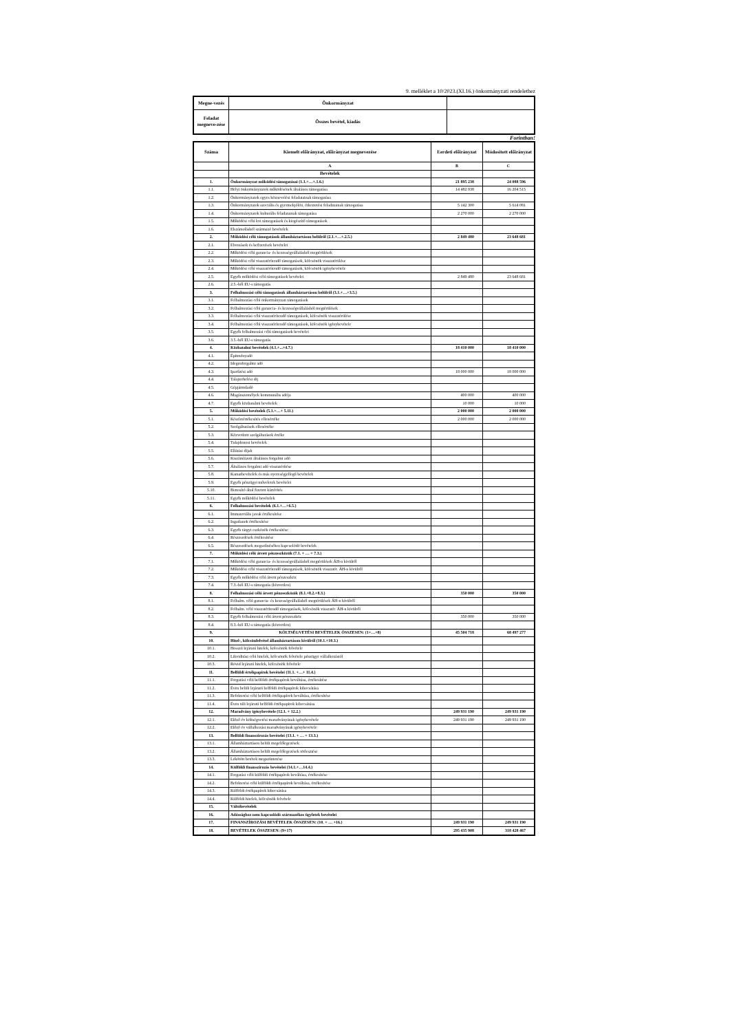9. melléklet a 10/2023.(XI.16.) önkormányzati rendelethez
| Megne-vezés | Önkormányzat | |
| Feladat megneve-zése | Összes bevétel, kiadás | |
Forintban!
| Száma | Kiemelt előirányzat, előirányzat megnevezése | Eerdeti előirányzat | Módosított előirányzat |
| | A | B | C |
| | Bevételek | | |
| 1. | Önkormányzat működési támogatásai (1.1.+…+.1.6.) | 21 895 238 | 24 088 596 |
| 1.1. | Helyi önkormányzatok működésének általános támogatása | 14 482 938 | 16 204 515 |
| 1.2. | Önkormányzatok egyes köznevelési feladatainak támogatása | | |
| 1.3. | Önkormányzatok szociális és gyermekjóléti, étkeztetési feladatainak támogatása | 5 142 300 | 5 614 081 |
| 1.4. | Önkormányzatok kulturális feladatainak támogatása | 2 270 000 | 2 270 000 |
| 1.5. | Működési célú kvi támogatások és kiegészítő támogatások | | |
| 1.6. | Elszámolásból származó bevételek | | |
| 2. | Működési célú támogatások államháztartáson belülről (2.1.+…+.2.5.) | 2 849 480 | 23 648 681 |
| 2.1. | Elvonások és befizetések bevételei | | |
| 2.2. | Működési célú garancia- és kezességvállalásból megtérülések | | |
| 2.3. | Működési célú visszatérítendő támogatások, kölcsönök visszatérülése | | |
| 2.4. | Működési célú visszatérítendő támogatások, kölcsönök igénybevétele | | |
| 2.5. | Egyéb működési célú támogatások bevételei | 2 849 480 | 23 648 681 |
| 2.6. | 2.5.-ből EU-s támogatás | | |
| 3. | Felhalmozási célú támogatások államháztartáson belülről (3.1.+…+3.5.) | | |
| 3.1. | Felhalmozási célú önkormányzati támogatások | | |
| 3.2. | Felhalmozási célú garancia- és kezességvállalásból megtérülések | | |
| 3.3. | Felhalmozási célú visszatérítendő támogatások, kölcsönök visszatérülése | | |
| 3.4. | Felhalmozási célú visszatérítendő támogatások, kölcsönök igénybevétele | | |
| 3.5. | Egyéb felhalmozási célú támogatások bevételei | | |
| 3.6. | 3.5.-ből EU-s támogatás | | |
| 4. | Közhatalmi bevételek (4.1.+...+4.7.) | 18 410 000 | 18 410 000 |
| 4.1. | Építményadó | | |
| 4.2. | Idegenforgalmi adó | | |
| 4.3. | Iparűzési adó | 18 000 000 | 18 000 000 |
| 4.4. | Talajterhelési díj | | |
| 4.5. | Gépjárműadó | | |
| 4.6. | Magánszemélyek kommunális adója | 400 000 | 400 000 |
| 4.7. | Egyéb közhatalmi bevételek | 10 000 | 10 000 |
| 5. | Működési bevételek (5.1.+…+ 5.11.) | 2 000 000 | 2 000 000 |
| 5.1. | Készletértékesítés ellenértéke | 2 000 000 | 2 000 000 |
| 5.2. | Szolgáltatások ellenértéke | | |
| 5.3. | Közvetített szolgáltatások értéke | | |
| 5.4. | Tulajdonosi bevételek | | |
| 5.5. | Ellátási díjak | | |
| 5.6. | Kiszámlázott általános forgalmi adó | | |
| 5.7. | Általános forgalmi adó visszatérítése | | |
| 5.8. | Kamatbevételek és más nyereségjellegű bevételek | | |
| 5.9. | Egyéb pénzügyi műveletek bevételei | | |
| 5.10. | Biztosító által fizetett kártérítés | | |
| 5.11. | Egyéb működési bevételek | | |
| 6. | Felhalmozási bevételek (6.1.+…+6.5.) | | |
| 6.1. | Immateriális javak értékesítése | | |
| 6.2. | Ingatlanok értékesítése | | |
| 6.3. | Egyéb tárgyi eszközök értékesítése | | |
| 6.4. | Részesedések értékesítése | | |
| 6.5. | Részesedések megszűnéséhez kapcsolódó bevételek | | |
| 7. | Működési célú átvett pénzeszközök (7.1. + … + 7.3.) | | |
| 7.1. | Működési célú garancia- és kezességvállalásból megtérülések ÁH-n kívülről | | |
| 7.2. | Működési célú visszatérítendő támogatások, kölcsönök visszatér. ÁH-n kívülről | | |
| 7.3. | Egyéb működési célú átvett pénzeszköz | | |
| 7.4. | 7.3.-ból EU-s támogatás (közvetlen) | | |
| 8. | Felhalmozási célú átvett pénzeszközök (8.1.+8.2.+8.3.) | 350 000 | 350 000 |
| 8.1. | Felhalm. célú garancia- és kezességvállalásból megtérülések ÁH-n kívülről | | |
| 8.2. | Felhalm. célú visszatérítendő támogatások, kölcsönök visszatér. ÁH-n kívülről | | |
| 8.3. | Egyéb felhalmozási célú átvett pénzeszköz | 350 000 | 350 000 |
| 8.4. | 8.3.-ból EU-s támogatás (közvetlen) | | |
| 9. | KÖLTSÉGVETÉSI BEVÉTELEK ÖSSZESEN: (1+…+8) | 45 504 718 | 68 497 277 |
| 10. | Hitel-, kölcsönfelvétel államháztartáson kívülről (10.1.+10.3.) | | |
| 10.1. | Hosszú lejáratú hitelek, kölcsönök felvétele | | |
| 10.2. | Likviditási célú hitelek, kölcsönök felvétele pénzügyi vállalkozástól | | |
| 10.3. | Rövid lejáratú hitelek, kölcsönök felvétele | | |
| 11. | Belföldi értékpapírok bevételei (11.1. +…+ 11.4.) | | |
| 11.1. | Forgatási célú belföldi értékpapírok beváltása, értékesítése | | |
| 11.2. | Éven belüli lejáratú belföldi értékpapírok kibocsátása | | |
| 11.3. | Befektetési célú belföldi értékpapírok beváltása, értékesítése | | |
| 11.4. | Éven túli lejáratú belföldi értékpapírok kibocsátása | | |
| 12. | Maradvány igénybevétele (12.1. + 12.2.) | 249 931 190 | 249 931 190 |
| 12.1. | Előző év költségvetési maradványának igénybevétele | 249 931 190 | 249 931 190 |
| 12.2. | Előző év vállalkozási maradványának igénybevétele | | |
| 13. | Belföldi finanszírozás bevételei (13.1. + … + 13.3.) | | |
| 13.1. | Államháztartáson belüli megelőlegezések | | |
| 13.2. | Államháztartáson belüli megelőlegezések törlesztése | | |
| 13.3. | Lekötött betétek megszüntetése | | |
| 14. | Külföldi finanszírozás bevételei (14.1.+…14.4.) | | |
| 14.1. | Forgatási célú külföldi értékpapírok beváltása, értékesítése | | |
| 14.2. | Befektetési célú külföldi értékpapírok beváltása, értékesítése | | |
| 14.3. | Külföldi értékpapírok kibocsátása | | |
| 14.4. | Külföldi hitelek, kölcsönök felvétele | | |
| 15. | Váltóbevételek | | |
| 16. | Adóssághoz nem kapcsolódó származékos ügyletek bevételei | | |
| 17. | FINANSZÍROZÁSI BEVÉTELEK ÖSSZESEN: (10. + … +16.) | 249 931 190 | 249 931 190 |
| 18. | BEVÉTELEK ÖSSZESEN: (9+17) | 295 435 908 | 318 428 467 |